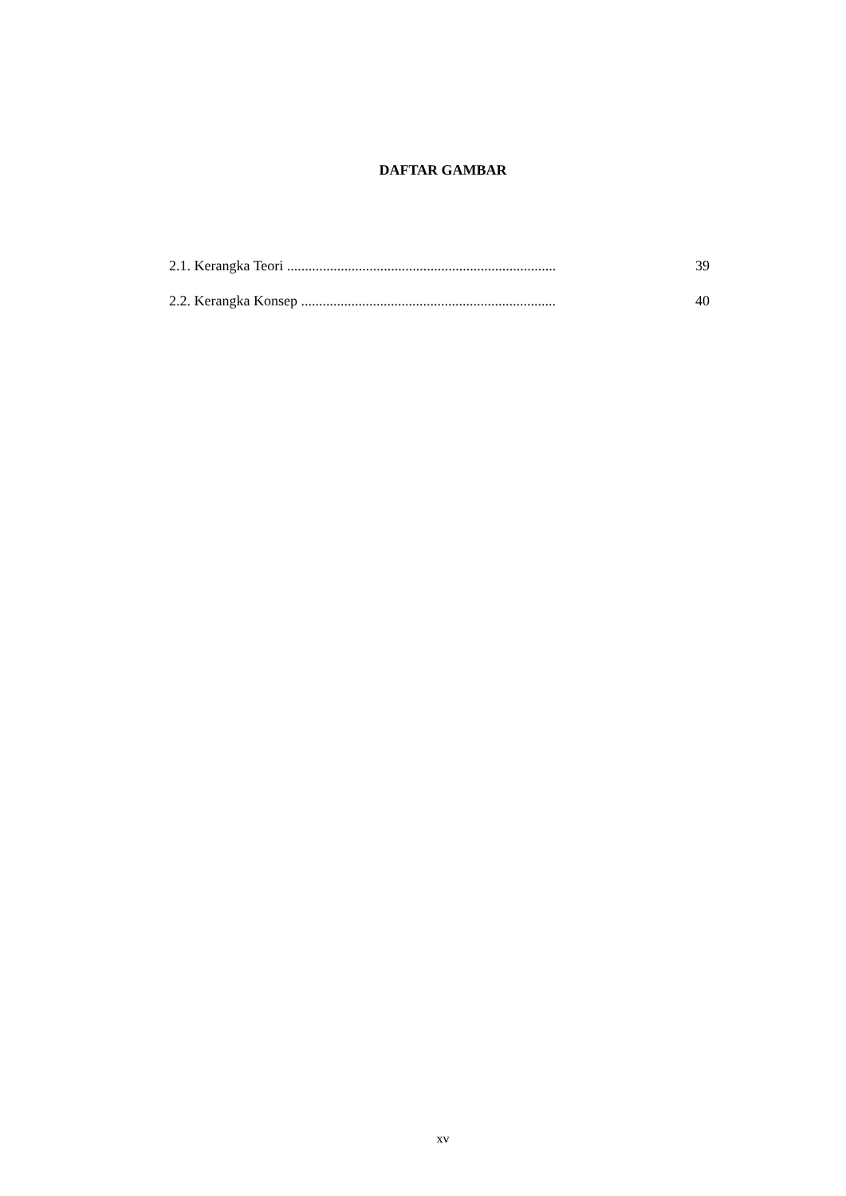DAFTAR GAMBAR
2.1. Kerangka Teori ........................................................................... 39
2.2. Kerangka Konsep ....................................................................... 40
xv